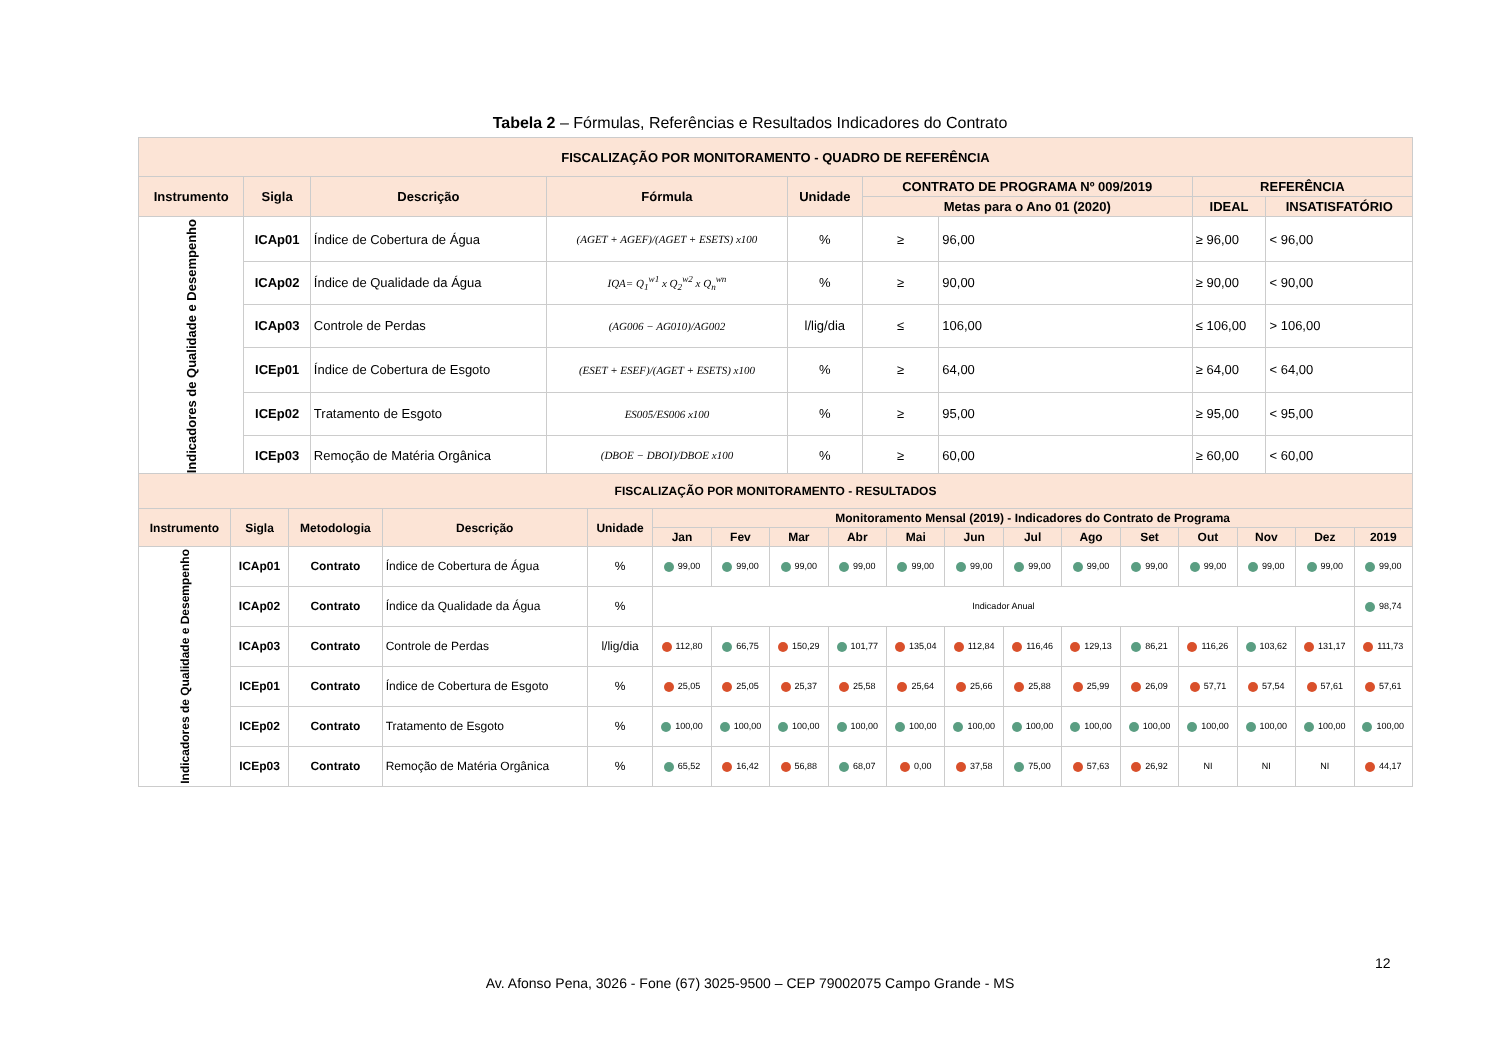Tabela 2 – Fórmulas, Referências e Resultados Indicadores do Contrato
| FISCALIZAÇÃO POR MONITORAMENTO - QUADRO DE REFERÊNCIA | | | | | | | | |
| --- | --- | --- | --- | --- | --- | --- | --- | --- |
| Instrumento | Sigla | Descrição | Fórmula | Unidade | CONTRATO DE PROGRAMA Nº 009/2019 | | REFERÊNCIA | |
| | | | | | Metas para o Ano 01 (2020) | | IDEAL | INSATISFATÓRIO |
| Indicadores de Qualidade e Desempenho | ICAp01 | Índice de Cobertura de Água | (AGET + AGEF)/(AGET + ESETS) x100 | % | ≥ | 96,00 | ≥ 96,00 | < 96,00 |
| | ICAp02 | Índice de Qualidade da Água | IQA= Q<sub>1</sub><sup>w1</sup> x Q<sub>2</sub><sup>w2</sup> x Q<sub>n</sub><sup>wn</sup> | % | ≥ | 90,00 | ≥ 90,00 | < 90,00 |
| | ICAp03 | Controle de Perdas | (AG006 − AG010)/AG002 | l/lig/dia | ≤ | 106,00 | ≤ 106,00 | > 106,00 |
| | ICEp01 | Índice de Cobertura de Esgoto | (ESET + ESEF)/(AGET + ESETS) x100 | % | ≥ | 64,00 | ≥ 64,00 | < 64,00 |
| | ICEp02 | Tratamento de Esgoto | ES005/ES006 x100 | % | ≥ | 95,00 | ≥ 95,00 | < 95,00 |
| | ICEp03 | Remoção de Matéria Orgânica | (DBOE − DBOI)/DBOE x100 | % | ≥ | 60,00 | ≥ 60,00 | < 60,00 |
| FISCALIZAÇÃO POR MONITORAMENTO - RESULTADOS | | | | | | | | | | | | | | | | | |
| --- | --- | --- | --- | --- | --- | --- | --- | --- | --- | --- | --- | --- | --- | --- | --- | --- | --- |
| Instrumento | Sigla | Metodologia | Descrição | Unidade | Monitoramento Mensal (2019) - Indicadores do Contrato de Programa | | | | | | | | | | | | |
| | | | | | Jan | Fev | Mar | Abr | Mai | Jun | Jul | Ago | Set | Out | Nov | Dez | 2019 |
| Indicadores de Qualidade e Desempenho | ICAp01 | Contrato | Índice de Cobertura de Água | % | 99,00 | 99,00 | 99,00 | 99,00 | 99,00 | 99,00 | 99,00 | 99,00 | 99,00 | 99,00 | 99,00 | 99,00 | 99,00 |
| | ICAp02 | Contrato | Índice da Qualidade da Água | % | Indicador Anual | | | | | | | | | | | | 98,74 |
| | ICAp03 | Contrato | Controle de Perdas | l/lig/dia | 112,80 | 66,75 | 150,29 | 101,77 | 135,04 | 112,84 | 116,46 | 129,13 | 86,21 | 116,26 | 103,62 | 131,17 | 111,73 |
| | ICEp01 | Contrato | Índice de Cobertura de Esgoto | % | 25,05 | 25,05 | 25,37 | 25,58 | 25,64 | 25,66 | 25,88 | 25,99 | 26,09 | 57,71 | 57,54 | 57,61 | 57,61 |
| | ICEp02 | Contrato | Tratamento de Esgoto | % | 100,00 | 100,00 | 100,00 | 100,00 | 100,00 | 100,00 | 100,00 | 100,00 | 100,00 | 100,00 | 100,00 | 100,00 | 100,00 |
| | ICEp03 | Contrato | Remoção de Matéria Orgânica | % | 65,52 | 16,42 | 56,88 | 68,07 | 0,00 | 37,58 | 75,00 | 57,63 | 26,92 | NI | NI | NI | 44,17 |
12
Av. Afonso Pena, 3026 - Fone (67) 3025-9500 – CEP 79002075 Campo Grande - MS